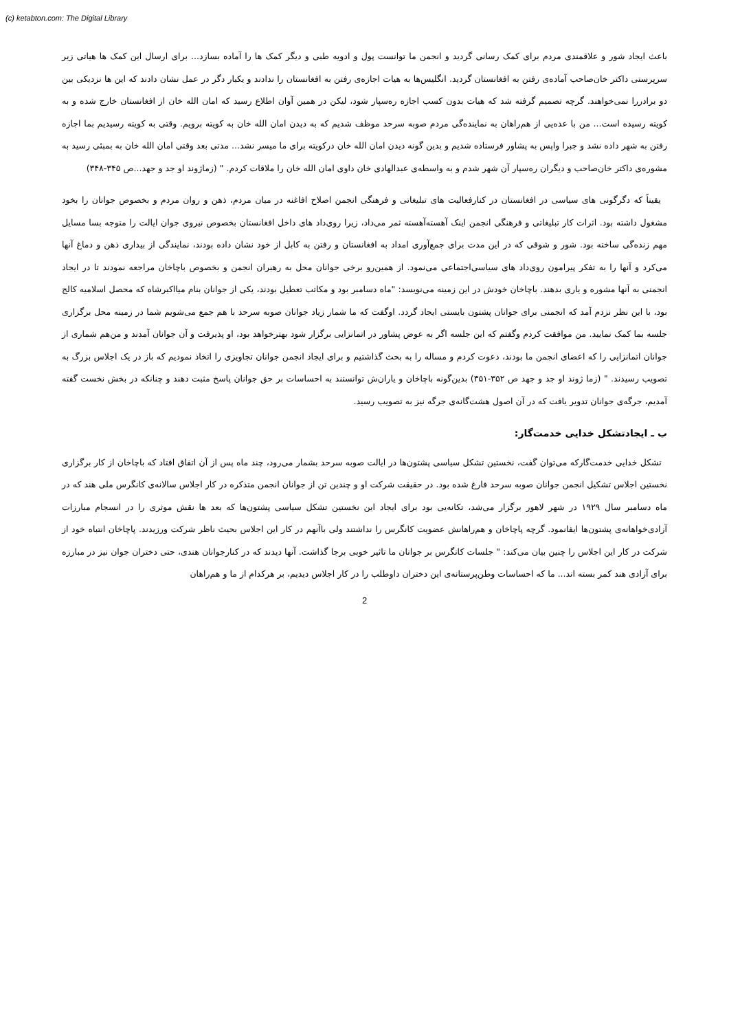(c) ketabton.com: The Digital Library
باعث ایجاد شور و علاقمندی مردم برای کمک رسانی گردید و انجمن ما توانست پول و ادویه طبی و دیگر کمک ها را آماده بسازد... برای ارسال این کمک ها هیاتی زیر سرپرستی داکتر خان‌صاحب آماده‌ی رفتن به افغانستان گردید. انگلیس‌ها به هیات اجازه‌ی رفتن به افغانستان را ندادند و یکبار دگر در عمل نشان دادند که این ها نزدیکی بین دو برادررا نمی‌خواهند. گرچه تصمیم گرفته شد که هیات بدون کسب اجازه ره‌سپار شود، لیکن در همین آوان اطلاع رسید که امان الله خان از افغانستان خارج شده و به کویته رسیده است... من با عده‌یی از هم‌راهان به نماینده‌گی مردم صوبه سرحد موظف شدیم که به دیدن امان الله خان به کویته برویم. وقتی به کویته رسیدیم بما اجازه رفتن به شهر داده نشد و جبرا واپس به پشاور فرستاده شدیم و بدین گونه دیدن امان الله خان درکویته برای ما میسر نشد... مدتی بعد وقتی امان الله خان به بمبئی رسید به مشوره‌ی داکتر خان‌صاحب و دیگران ره‌سپار آن شهر شدم و به واسطه‌ی عبدالهادی خان داوی امان الله خان را ملاقات کردم. " (زماژوند او جد و جهد...ص ۳۴۵-۳۴۸)
یقیناً که دگرگونی های سیاسی در افغانستان در کنارفعالیت های تبلیغاتی و فرهنگی انجمن اصلاح افاغنه در میان مردم، ذهن و روان مردم و بخصوص جوانان را بخود مشغول داشته بود. اثرات کار تبلیغاتی و فرهنگی انجمن اینک آهسته‌آهسته ثمر می‌داد، زیرا روی‌داد های داخل افغانستان بخصوص نیروی جوان ایالت را متوجه بسا مسایل مهم زنده‌گی ساخته بود. شور و شوقی که در این مدت برای جمع‌آوری امداد به افغانستان و رفتن به کابل از خود نشان داده بودند، نمایندگی از بیداری ذهن و دماغ آنها می‌کرد و آنها را به تفکر پیرامون روی‌داد های سیاسی‌اجتماعی می‌نمود. از همین‌رو برخی جوانان محل به رهبران انجمن و بخصوص باچاخان مراجعه نمودند تا در ایجاد انجمنی به آنها مشوره و یاری بدهند. باچاخان خودش در این زمینه می‌نویسد: "ماه دسامبر بود و مکاتب تعطیل بودند، یکی از جوانان بنام میااکبرشاه که محصل اسلامیه کالج بود، با این نظر نزدم آمد که انجمنی برای جوانان پشتون بایستی ایجاد گردد. اوگفت که ما شمار زیاد جوانان صوبه سرحد با هم جمع می‌شویم شما در زمینه محل برگزاری جلسه بما کمک نمایید. من موافقت کردم وگفتم که این جلسه اگر به عوض پشاور در اتمانزایی برگزار شود بهترخواهد بود، او پذیرفت و آن جوانان آمدند و من‌هم شماری از جوانان اتمانزایی را که اعضای انجمن ما بودند، دعوت کردم و مساله را به بحث گذاشتیم و برای ایجاد انجمن جوانان تجاویزی را اتخاذ نمودیم که باز در یک اجلاس بزرگ به تصویب رسیدند. " (زما ژوند او جد و جهد ص ۳۵۲-۳۵۱) بدین‌گونه باچاخان و یاران‌ش توانستند به احساسات بر حق جوانان پاسخ مثبت دهند و چنانکه در بخش نخست گفته آمدیم، جرگه‌ی جوانان تدویر یافت که در آن اصول هشت‌گانه‌ی جرگه نیز به تصویب رسید.
ب ـ ایجادتشکل خدایی خدمت‌گار:
تشکل خدایی خدمت‌گارکه می‌توان گفت، نخستین تشکل سیاسی پشتون‌ها در ایالت صوبه سرحد بشمار می‌رود، چند ماه پس از آن اتفاق افتاد که باچاخان از کار برگزاری نخستین اجلاس تشکیل انجمن جوانان صوبه سرحد فارغ شده بود. در حقیقت شرکت او و چندین تن از جوانان انجمن متذکره در کار اجلاس سالانه‌ی کانگرس ملی هند که در ماه دسامبر سال ۱۹۲۹ در شهر لاهور برگزار می‌شد، تکانه‌یی بود برای ایجاد این نخستین تشکل سیاسی پشتون‌ها که بعد ها نقش موثری را در انسجام مبارزات آزادی‌خواهانه‌ی پشتون‌ها ایفانمود. گرچه پاچاخان و هم‌راهانش عضویت کانگرس را نداشتند ولی باآنهم در کار این اجلاس بحیث ناظر شرکت ورزیدند. پاچاخان انتباه خود از شرکت در کار این اجلاس را چنین بیان می‌کند: " جلسات کانگرس بر جوانان ما تاثیر خوبی برجا گذاشت. آنها دیدند که در کنارجوانان هندی، حتی دختران جوان نیز در مبارزه برای آزادی هند کمر بسته اند... ما که احساسات وطن‌پرستانه‌ی این دختران داوطلب را در کار اجلاس دیدیم، بر هرکدام از ما و هم‌راهان
2